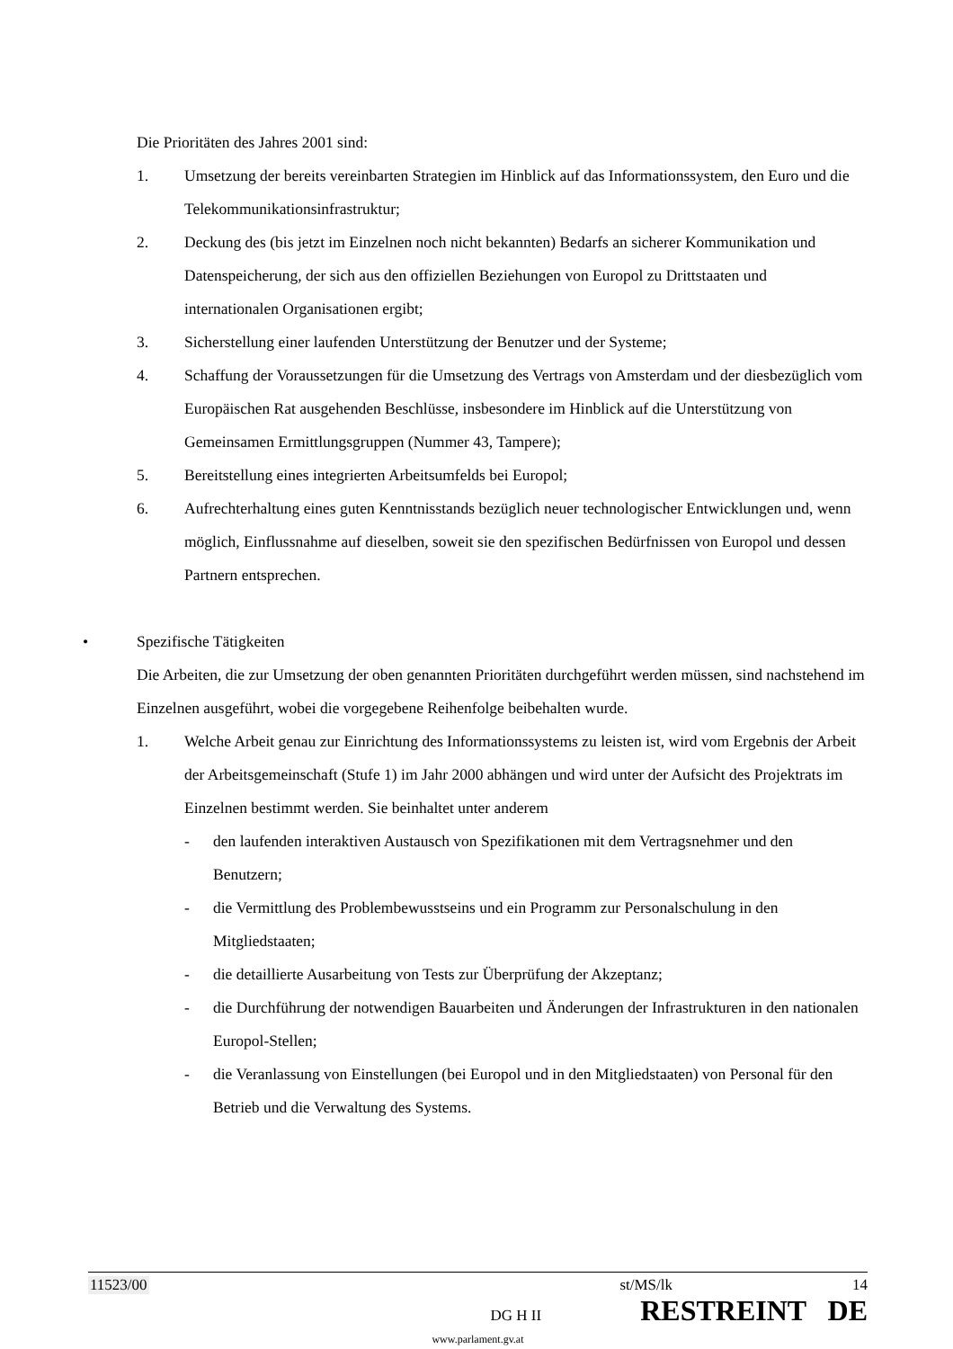Die Prioritäten des Jahres 2001 sind:
1. Umsetzung der bereits vereinbarten Strategien im Hinblick auf das Informationssystem, den Euro und die Telekommunikationsinfrastruktur;
2. Deckung des (bis jetzt im Einzelnen noch nicht bekannten) Bedarfs an sicherer Kommunikation und Datenspeicherung, der sich aus den offiziellen Beziehungen von Europol zu Drittstaaten und internationalen Organisationen ergibt;
3. Sicherstellung einer laufenden Unterstützung der Benutzer und der Systeme;
4. Schaffung der Voraussetzungen für die Umsetzung des Vertrags von Amsterdam und der diesbezüglich vom Europäischen Rat ausgehenden Beschlüsse, insbesondere im Hinblick auf die Unterstützung von Gemeinsamen Ermittlungsgruppen (Nummer 43, Tampere);
5. Bereitstellung eines integrierten Arbeitsumfelds bei Europol;
6. Aufrechterhaltung eines guten Kenntnisstands bezüglich neuer technologischer Entwicklungen und, wenn möglich, Einflussnahme auf dieselben, soweit sie den spezifischen Bedürfnissen von Europol und dessen Partnern entsprechen.
• Spezifische Tätigkeiten
Die Arbeiten, die zur Umsetzung der oben genannten Prioritäten durchgeführt werden müssen, sind nachstehend im Einzelnen ausgeführt, wobei die vorgegebene Reihenfolge beibehalten wurde.
1. Welche Arbeit genau zur Einrichtung des Informationssystems zu leisten ist, wird vom Ergebnis der Arbeit der Arbeitsgemeinschaft (Stufe 1) im Jahr 2000 abhängen und wird unter der Aufsicht des Projektrats im Einzelnen bestimmt werden. Sie beinhaltet unter anderem
- den laufenden interaktiven Austausch von Spezifikationen mit dem Vertragsnehmer und den Benutzern;
- die Vermittlung des Problembewusstseins und ein Programm zur Personalschulung in den Mitgliedstaaten;
- die detaillierte Ausarbeitung von Tests zur Überprüfung der Akzeptanz;
- die Durchführung der notwendigen Bauarbeiten und Änderungen der Infrastrukturen in den nationalen Europol-Stellen;
- die Veranlassung von Einstellungen (bei Europol und in den Mitgliedstaaten) von Personal für den Betrieb und die Verwaltung des Systems.
11523/00 st/MS/lk 14
DG H II RESTREINT DE
www.parlament.gv.at